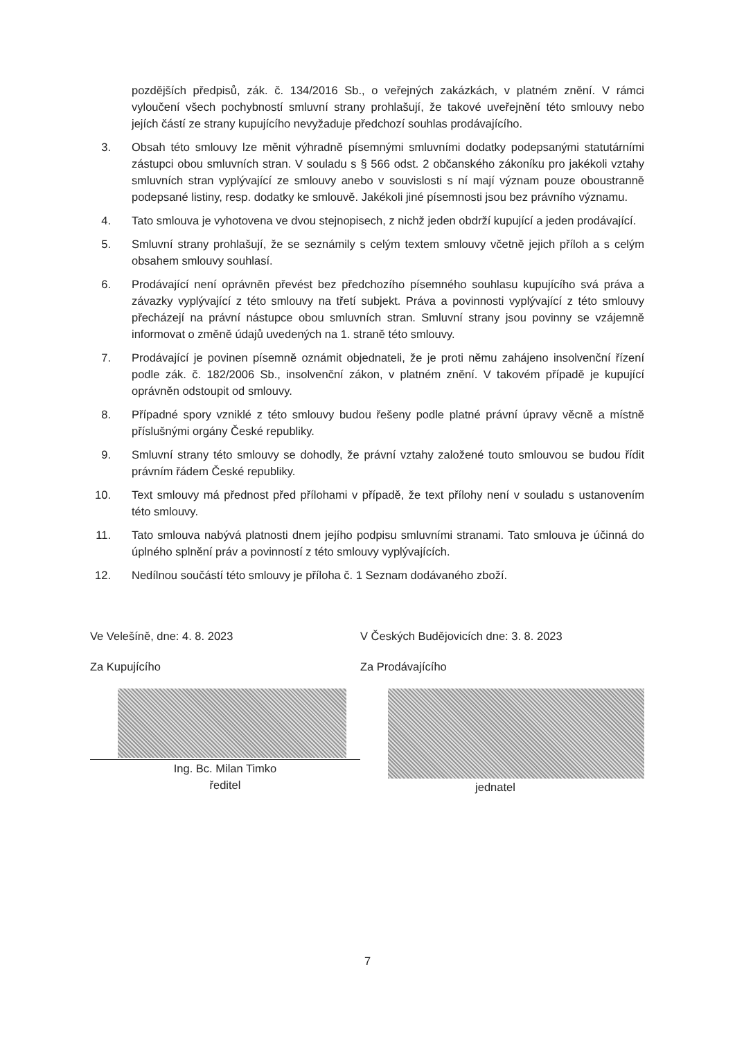pozdějších předpisů, zák. č. 134/2016 Sb., o veřejných zakázkách, v platném znění. V rámci vyloučení všech pochybností smluvní strany prohlašují, že takové uveřejnění této smlouvy nebo jejích částí ze strany kupujícího nevyžaduje předchozí souhlas prodávajícího.
3. Obsah této smlouvy lze měnit výhradně písemnými smluvními dodatky podepsanými statutárními zástupci obou smluvních stran. V souladu s § 566 odst. 2 občanského zákoníku pro jakékoli vztahy smluvních stran vyplývající ze smlouvy anebo v souvislosti s ní mají význam pouze oboustranně podepsané listiny, resp. dodatky ke smlouvě. Jakékoli jiné písemnosti jsou bez právního významu.
4. Tato smlouva je vyhotovena ve dvou stejnopisech, z nichž jeden obdrží kupující a jeden prodávající.
5. Smluvní strany prohlašují, že se seznámily s celým textem smlouvy včetně jejich příloh a s celým obsahem smlouvy souhlasí.
6. Prodávající není oprávněn převést bez předchozího písemného souhlasu kupujícího svá práva a závazky vyplývající z této smlouvy na třetí subjekt. Práva a povinnosti vyplývající z této smlouvy přecházejí na právní nástupce obou smluvních stran. Smluvní strany jsou povinny se vzájemně informovat o změně údajů uvedených na 1. straně této smlouvy.
7. Prodávající je povinen písemně oznámit objednateli, že je proti němu zahájeno insolvenční řízení podle zák. č. 182/2006 Sb., insolvenční zákon, v platném znění. V takovém případě je kupující oprávněn odstoupit od smlouvy.
8. Případné spory vzniklé z této smlouvy budou řešeny podle platné právní úpravy věcně a místně příslušnými orgány České republiky.
9. Smluvní strany této smlouvy se dohodly, že právní vztahy založené touto smlouvou se budou řídit právním řádem České republiky.
10. Text smlouvy má přednost před přílohami v případě, že text přílohy není v souladu s ustanovením této smlouvy.
11. Tato smlouva nabývá platnosti dnem jejího podpisu smluvními stranami. Tato smlouva je účinná do úplného splnění práv a povinností z této smlouvy vyplývajících.
12. Nedílnou součástí této smlouvy je příloha č. 1 Seznam dodávaného zboží.
Ve Velešíně, dne: 4. 8. 2023
Za Kupujícího
Ing. Bc. Milan Timko
ředitel
V Českých Budějovicích dne: 3. 8. 2023
Za Prodávajícího
jednatel
7